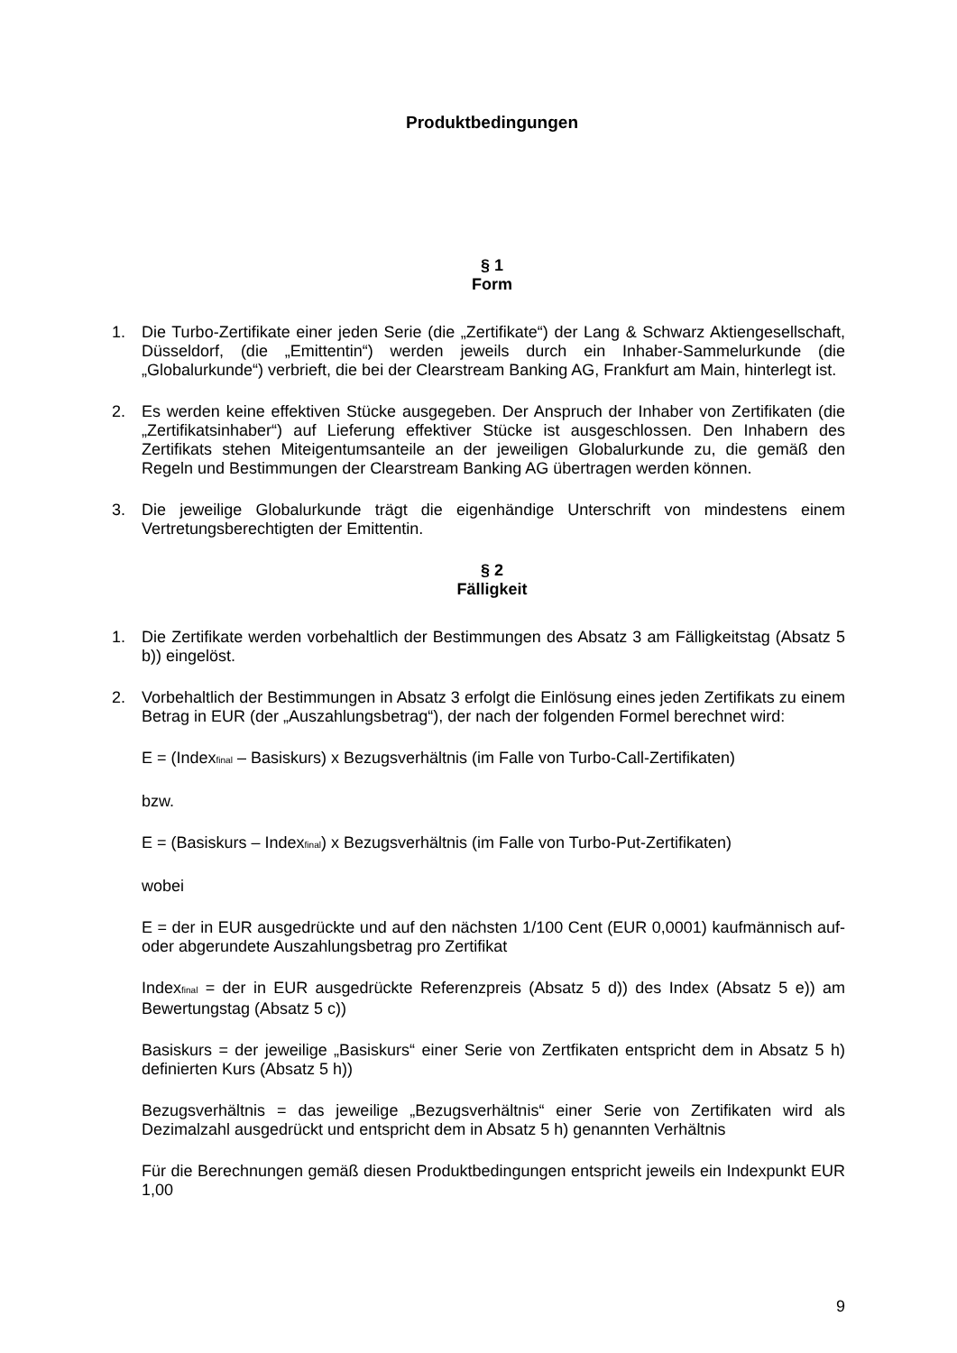Produktbedingungen
§ 1
Form
1. Die Turbo-Zertifikate einer jeden Serie (die „Zertifikate“) der Lang & Schwarz Aktiengesellschaft, Düsseldorf, (die „Emittentin“) werden jeweils durch ein Inhaber-Sammelurkunde (die „Globalurkunde“) verbrieft, die bei der Clearstream Banking AG, Frankfurt am Main, hinterlegt ist.
2. Es werden keine effektiven Stücke ausgegeben. Der Anspruch der Inhaber von Zertifikaten (die „Zertifikatsinhaber“) auf Lieferung effektiver Stücke ist ausgeschlossen. Den Inhabern des Zertifikats stehen Miteigentumsanteile an der jeweiligen Globalurkunde zu, die gemäß den Regeln und Bestimmungen der Clearstream Banking AG übertragen werden können.
3. Die jeweilige Globalurkunde trägt die eigenhändige Unterschrift von mindestens einem Vertretungsberechtigten der Emittentin.
§ 2
Fälligkeit
1. Die Zertifikate werden vorbehaltlich der Bestimmungen des Absatz 3 am Fälligkeitstag (Absatz 5 b)) eingelöst.
2. Vorbehaltlich der Bestimmungen in Absatz 3 erfolgt die Einlösung eines jeden Zertifikats zu einem Betrag in EUR (der „Auszahlungsbetrag“), der nach der folgenden Formel berechnet wird:
E = (Index<sub>final</sub> – Basiskurs) x Bezugsverhältnis (im Falle von Turbo-Call-Zertifikaten)
bzw.
E = (Basiskurs – Index<sub>final</sub>) x Bezugsverhältnis (im Falle von Turbo-Put-Zertifikaten)
wobei
E = der in EUR ausgedrückte und auf den nächsten 1/100 Cent (EUR 0,0001) kaufmännisch auf- oder abgerundete Auszahlungsbetrag pro Zertifikat
Index<sub>final</sub> = der in EUR ausgedrückte Referenzpreis (Absatz 5 d)) des Index (Absatz 5 e)) am Bewertungstag (Absatz 5 c))
Basiskurs = der jeweilige „Basiskurs“ einer Serie von Zertfikaten entspricht dem in Absatz 5 h) definierten Kurs (Absatz 5 h))
Bezugsverhältnis = das jeweilige „Bezugsverhältnis“ einer Serie von Zertifikaten wird als Dezimalzahl ausgedrückt und entspricht dem in Absatz 5 h) genannten Verhältnis
Für die Berechnungen gemäß diesen Produktbedingungen entspricht jeweils ein Indexpunkt EUR 1,00
9